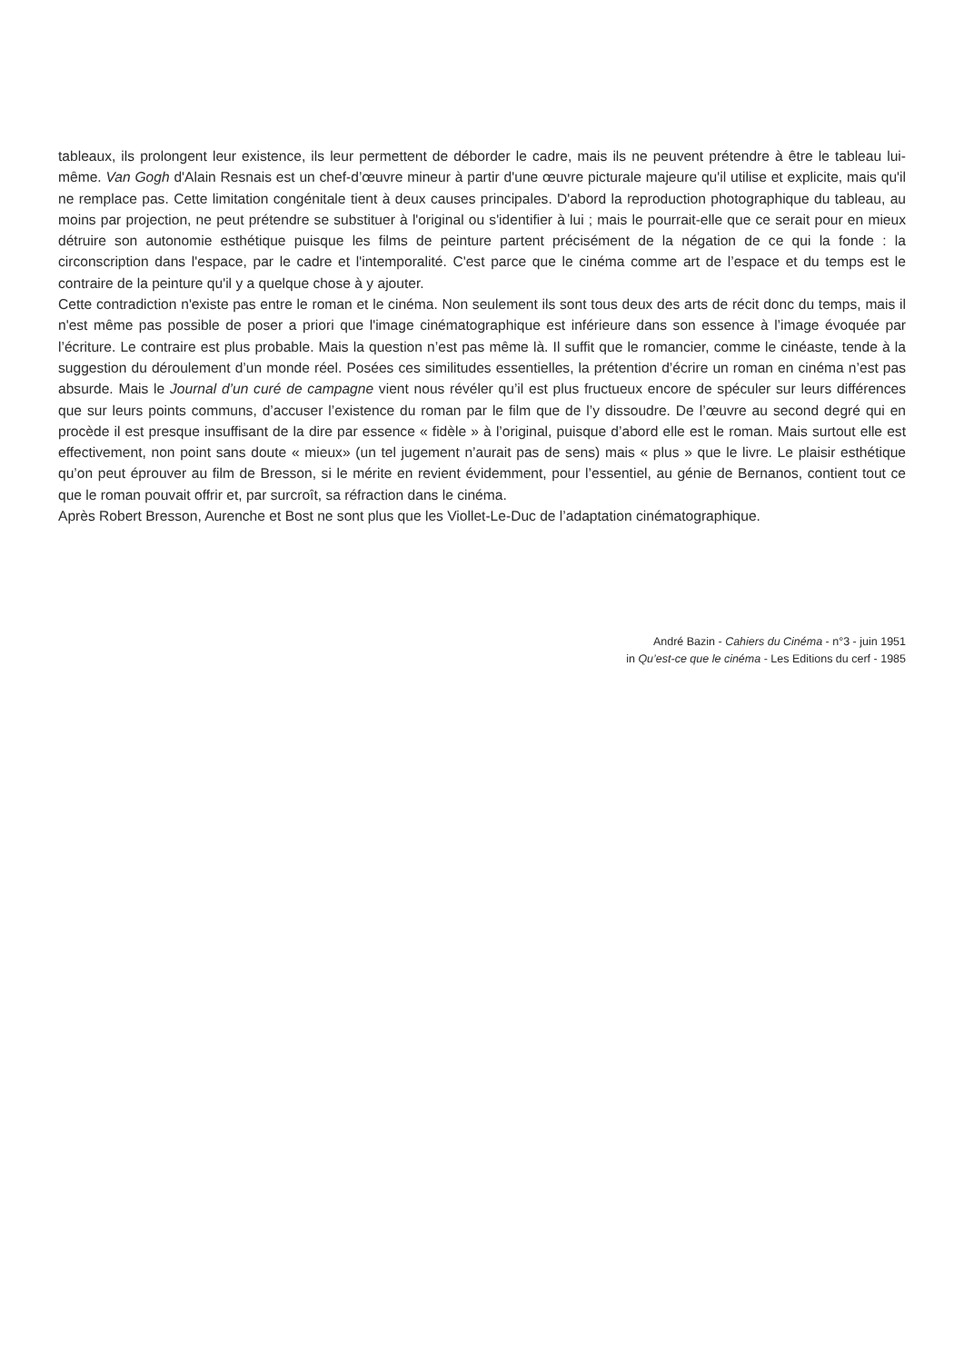tableaux, ils prolongent leur existence, ils leur permettent de déborder le cadre, mais ils ne peuvent prétendre à être le tableau lui-même. Van Gogh d'Alain Resnais est un chef-d’œuvre mineur à partir d'une œuvre picturale majeure qu'il utilise et explicite, mais qu'il ne remplace pas. Cette limitation congénitale tient à deux causes principales. D'abord la reproduction photographique du tableau, au moins par projection, ne peut prétendre se substituer à l'original ou s'identifier à lui ; mais le pourrait-elle que ce serait pour en mieux détruire son autonomie esthétique puisque les films de peinture partent précisément de la négation de ce qui la fonde : la circonscription dans l'espace, par le cadre et l'intemporalité. C'est parce que le cinéma comme art de l’espace et du temps est le contraire de la peinture qu'il y a quelque chose à y ajouter.
Cette contradiction n'existe pas entre le roman et le cinéma. Non seulement ils sont tous deux des arts de récit donc du temps, mais il n'est même pas possible de poser a priori que l'image cinématographique est inférieure dans son essence à l’image évoquée par l’écriture. Le contraire est plus probable. Mais la question n’est pas même là. Il suffit que le romancier, comme le cinéaste, tende à la suggestion du déroulement d’un monde réel. Posées ces similitudes essentielles, la prétention d’écrire un roman en cinéma n’est pas absurde. Mais le Journal d’un curé de campagne vient nous révéler qu’il est plus fructueux encore de spéculer sur leurs différences que sur leurs points communs, d’accuser l’existence du roman par le film que de l’y dissoudre. De l’œuvre au second degré qui en procède il est presque insuffisant de la dire par essence « fidèle » à l’original, puisque d’abord elle est le roman. Mais surtout elle est effectivement, non point sans doute « mieux» (un tel jugement n’aurait pas de sens) mais « plus » que le livre. Le plaisir esthétique qu’on peut éprouver au film de Bresson, si le mérite en revient évidemment, pour l’essentiel, au génie de Bernanos, contient tout ce que le roman pouvait offrir et, par surcroît, sa réfraction dans le cinéma.
Après Robert Bresson, Aurenche et Bost ne sont plus que les Viollet-Le-Duc de l’adaptation cinématographique.
André Bazin - Cahiers du Cinéma - n°3 - juin 1951
in Qu’est-ce que le cinéma - Les Editions du cerf - 1985